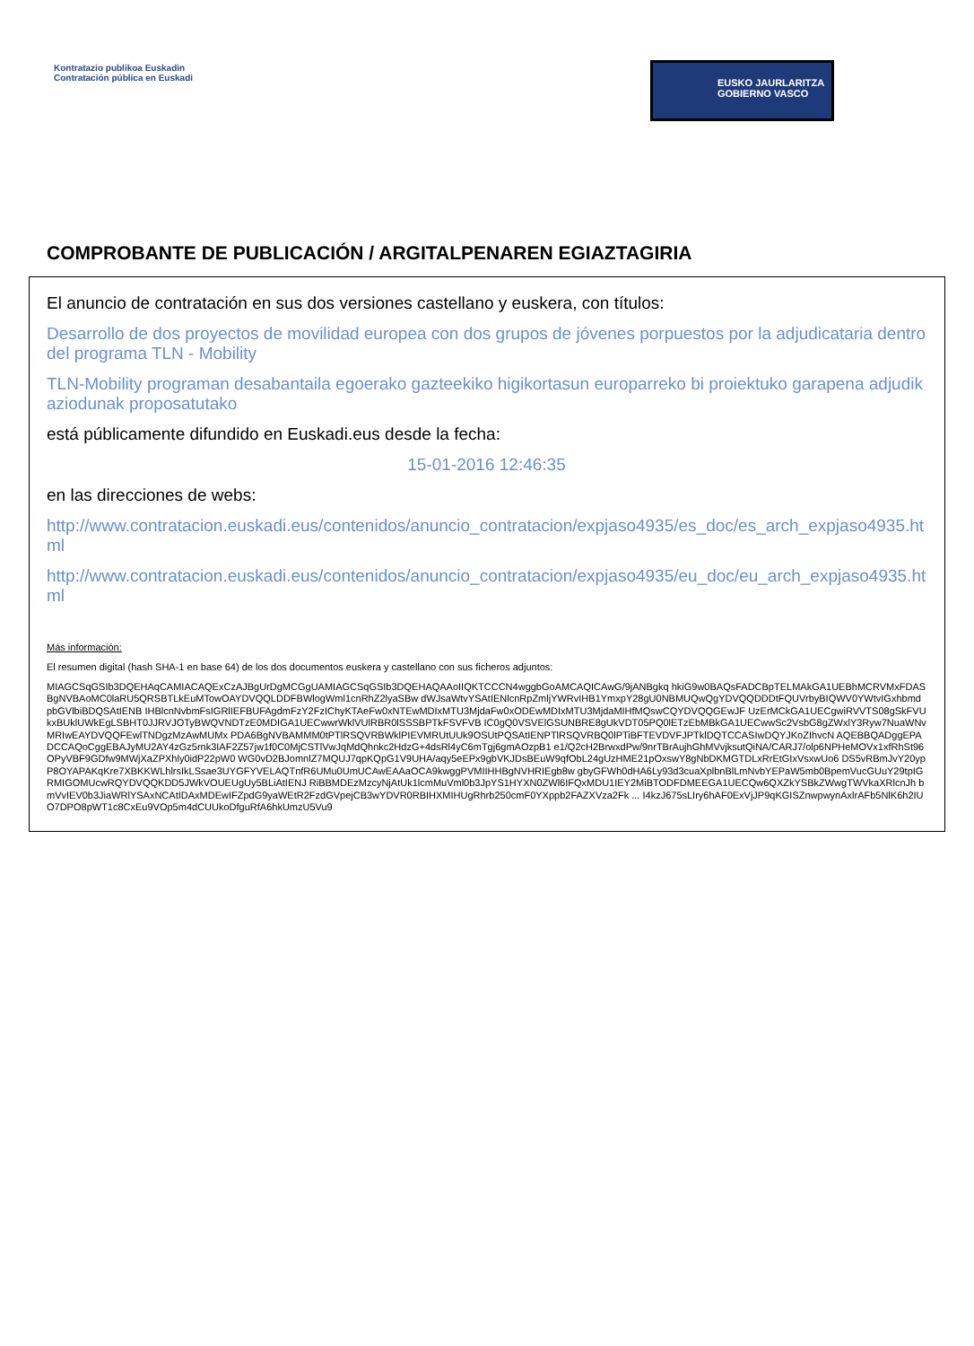Kontratazio publikoa Euskadin
Contratación pública en Euskadi
EUSKO JAURLARITZA
GOBIERNO VASCO
COMPROBANTE DE PUBLICACIÓN / ARGITALPENAREN EGIAZTAGIRIA
El anuncio de contratación en sus dos versiones castellano y euskera, con títulos:
Desarrollo de dos proyectos de movilidad europea con dos grupos de jóvenes porpuestos por la adjudicataria dentro del programa TLN - Mobility
TLN-Mobility programan desabantaila egoerako gazteekiko higikortasun europarreko bi proiektuko garapena adjudikaziodunak proposatutako
está públicamente difundido en Euskadi.eus desde la fecha:
15-01-2016 12:46:35
en las direcciones de webs:
http://www.contratacion.euskadi.eus/contenidos/anuncio_contratacion/expjaso4935/es_doc/es_arch_expjaso4935.html
http://www.contratacion.euskadi.eus/contenidos/anuncio_contratacion/expjaso4935/eu_doc/eu_arch_expjaso4935.html
Más información:
El resumen digital (hash SHA-1 en base 64) de los dos documentos euskera y castellano con sus ficheros adjuntos:
MIAGCSqGSIb3DQEHAqCAMIACAQExCzAJBgUrDgMCGgUAMIAGCSqGSIb3DQEHAQAAoIIQKTCCCN4wggbGoAMCAQICAwG/9jANBgkq hkiG9w0BAQsFADCBpTELMAkGA1UEBhMCRVMxFDASBgNVBAoMC0laRU5QRSBTLkEuMTowOAYDVQQLDDFBWlogWml1cnRhZ2lyaSBw dWJsaWtvYSAtIENlcnRpZmljYWRvIHB1YmxpY28gU0NBMUQwQgYDVQQDDDtFQUVrbyBIQWV0YWtvIGxhbmdpbGVlbiBDQSAtIENB IHBlcnNvbmFsIGRlIEFBUFAgdmFzY2FzIChyKTAeFw0xNTEwMDIxMTU3MjdaFw0xODEwMDIxMTU3MjdaMIHfMQswCQYDVQQGEwJF UzErMCkGA1UECgwiRVVTS08gSkFVUkxBUklUWkEgLSBHT0JJRVJOTyBWQVNDTzE0MDIGA1UECwwrWklVUlRBR0lSSSBPTkFSVFVB IC0gQ0VSVElGSUNBRE8gUkVDT05PQ0lETzEbMBkGA1UECwwSc2VsbG8gZWxlY3Ryw7NuaWNvMRIwEAYDVQQFEwlTNDgzMzAwMUMx PDA6BgNVBAMMM0tPTlRSQVRBWklPIEVMRUtUUk9OSUtPQSAtIENPTlRSQVRBQ0lPTiBFTEVDVFJPTklDQTCCASIwDQYJKoZIhvcN AQEBBQADggEPADCCAQoCggEBAJyMU2AY4zGz5rnk3IAF2Z57jw1f0C0MjCSTlVwJqMdQhnkc2HdzG+4dsRl4yC6mTgj6gmAOzpB1 e1/Q2cH2BrwxdPw/9nrTBrAujhGhMVvjksutQiNA/CARJ7/olp6NPHeMOVx1xfRhSt96OPyVBF9GDfw9MWjXaZPXhly0idP22pW0 WG0vD2BJomnlZ7MQUJ7qpKQpG1V9UHA/aqy5eEPx9gbVKJDsBEuW9qfObL24gUzHME21pOxswY8gNbDKMGTDLxRrEtGIxVsxwUo6 DS5vRBmJvY20ypP8OYAPAKqKre7XBKKWLhlrsIkLSsae3UYGFYVELAQTnfR6UMu0UmUCAwEAAaOCA9kwggPVMIIHHBgNVHRIEgb8w gbyGFWh0dHA6Ly93d3cuaXplbnBlLmNvbYEPaW5mb0BpemVucGUuY29tpIGRMIGOMUcwRQYDVQQKDD5JWkVOUEUgUy5BLiAtIENJ RiBBMDEzMzcyNjAtUk1lcmMuVml0b3JpYS1HYXN0ZWl6IFQxMDU1IEY2MiBTODFDMEEGA1UECQw6QXZkYSBkZWwgTWVkaXRlcnJh bmVvIEV0b3JiaWRlYSAxNCAtIDAxMDEwIFZpdG9yaWEtR2FzdGVpejCB3wYDVR0RBIHXMIHUgRhrb250cmF0YXppb2FAZXVza2Fk ... I4kzJ675sLIry6hAF0ExVjJP9qKGISZnwpwynAxlrAFb5NlK6h2IUO7DPO8pWT1c8CxEu9VOp5m4dCUUkoDfguRfA6hkUmzU5Vu9